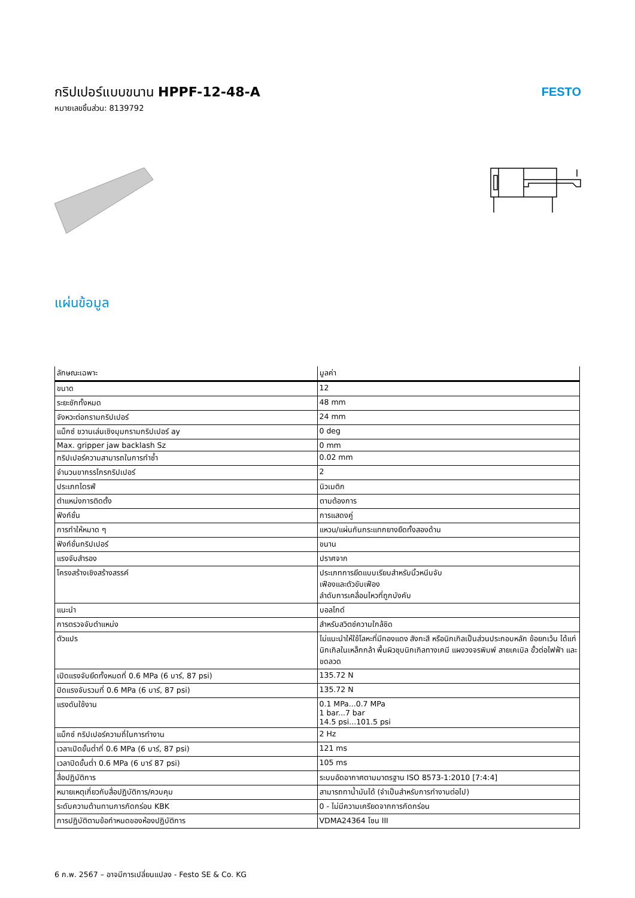กริปเปอร์แบบขนาน HPPF-12-48-A
หมายเลขชิ้นส่วน: 8139792
FESTO
แผ่นข้อมูล
| ลักษณะเฉพาะ | มูลค่า |
| --- | --- |
| ขนาด | 12 |
| ระยะชักทั้งหมด | 48 mm |
| จังหวะต่อกรามกริปเปอร์ | 24 mm |
| แม็กซ์ ขวานเล่นเชิงมุมกรามกริปเปอร์ ay | 0 deg |
| Max. gripper jaw backlash Sz | 0 mm |
| กริปเปอร์ความสามารถในการทำซ้ำ | 0.02 mm |
| จำนวนขากรรไกรกริปเปอร์ | 2 |
| ประเภทไดรฟ์ | นิวเมติก |
| ตำแหน่งการติดตั้ง | ตามต้องการ |
| ฟังก์ชั่น | การแสดงคู่ |
| การทำให้หมาด ๆ | แหวน/แผ่นกันกระแทกยางยืดทั้งสองด้าน |
| ฟังก์ชั่นกริปเปอร์ | ขนาน |
| แรงจับสำรอง | ปราศจาก |
| โครงสร้างเชิงสร้างสรรค์ | ประเภทการยึดแบบเรียบสำหรับนิ้วหนีบจับ เฟืองและตัวขับเฟือง ลำดับการเคลื่อนไหวที่ถูกบังคับ |
| แนะนำ | บอลไกด์ |
| การตรวจจับตำแหน่ง | สำหรับสวิตช์ความใกล้ชิด |
| ตัวแปร | ไม่แนะนำให้ใช้โลหะที่มีทองแดง สังกะสี หรือนิกเกิลเป็นส่วนประกอบหลัก ข้อยกเว้น ได้แก่ นิกเกิลในเหล็กกล้า พื้นผิวชุบนิกเกิลทางเคมี แผงวงจรพิมพ์ สายเคเบิล ขั้วต่อไฟฟ้า และขดลวด |
| เปิดแรงจับยึดทั้งหมดที่ 0.6 MPa (6 บาร์, 87 psi) | 135.72 N |
| ปิดแรงจับรวมที่ 0.6 MPa (6 บาร์, 87 psi) | 135.72 N |
| แรงดันใช้งาน | 0.1 MPa...0.7 MPa 1 bar...7 bar 14.5 psi...101.5 psi |
| แม็กซ์ กริปเปอร์ความถี่ในการทำงาน | 2 Hz |
| เวลาเปิดขั้นต่ำที่ 0.6 MPa (6 บาร์, 87 psi) | 121 ms |
| เวลาปิดขั้นต่ำ 0.6 MPa (6 บาร์ 87 psi) | 105 ms |
| สื่อปฏิบัติการ | ระบบอัดอากาศตามมาตรฐาน ISO 8573-1:2010 [7:4:4] |
| หมายเหตุเกี่ยวกับสื่อปฏิบัติการ/ควบคุม | สามารถทาน้ำมันได้ (จำเป็นสำหรับการทำงานต่อไป) |
| ระดับความต้านทานการกัดกร่อน KBK | 0 - ไม่มีความเครียดจากการกัดกร่อน |
| การปฏิบัติตามข้อกำหนดของห้องปฏิบัติการ | VDMA24364 โซน III |
6 ก.พ. 2567 – อาจมีการเปลี่ยนแปลง - Festo SE & Co. KG